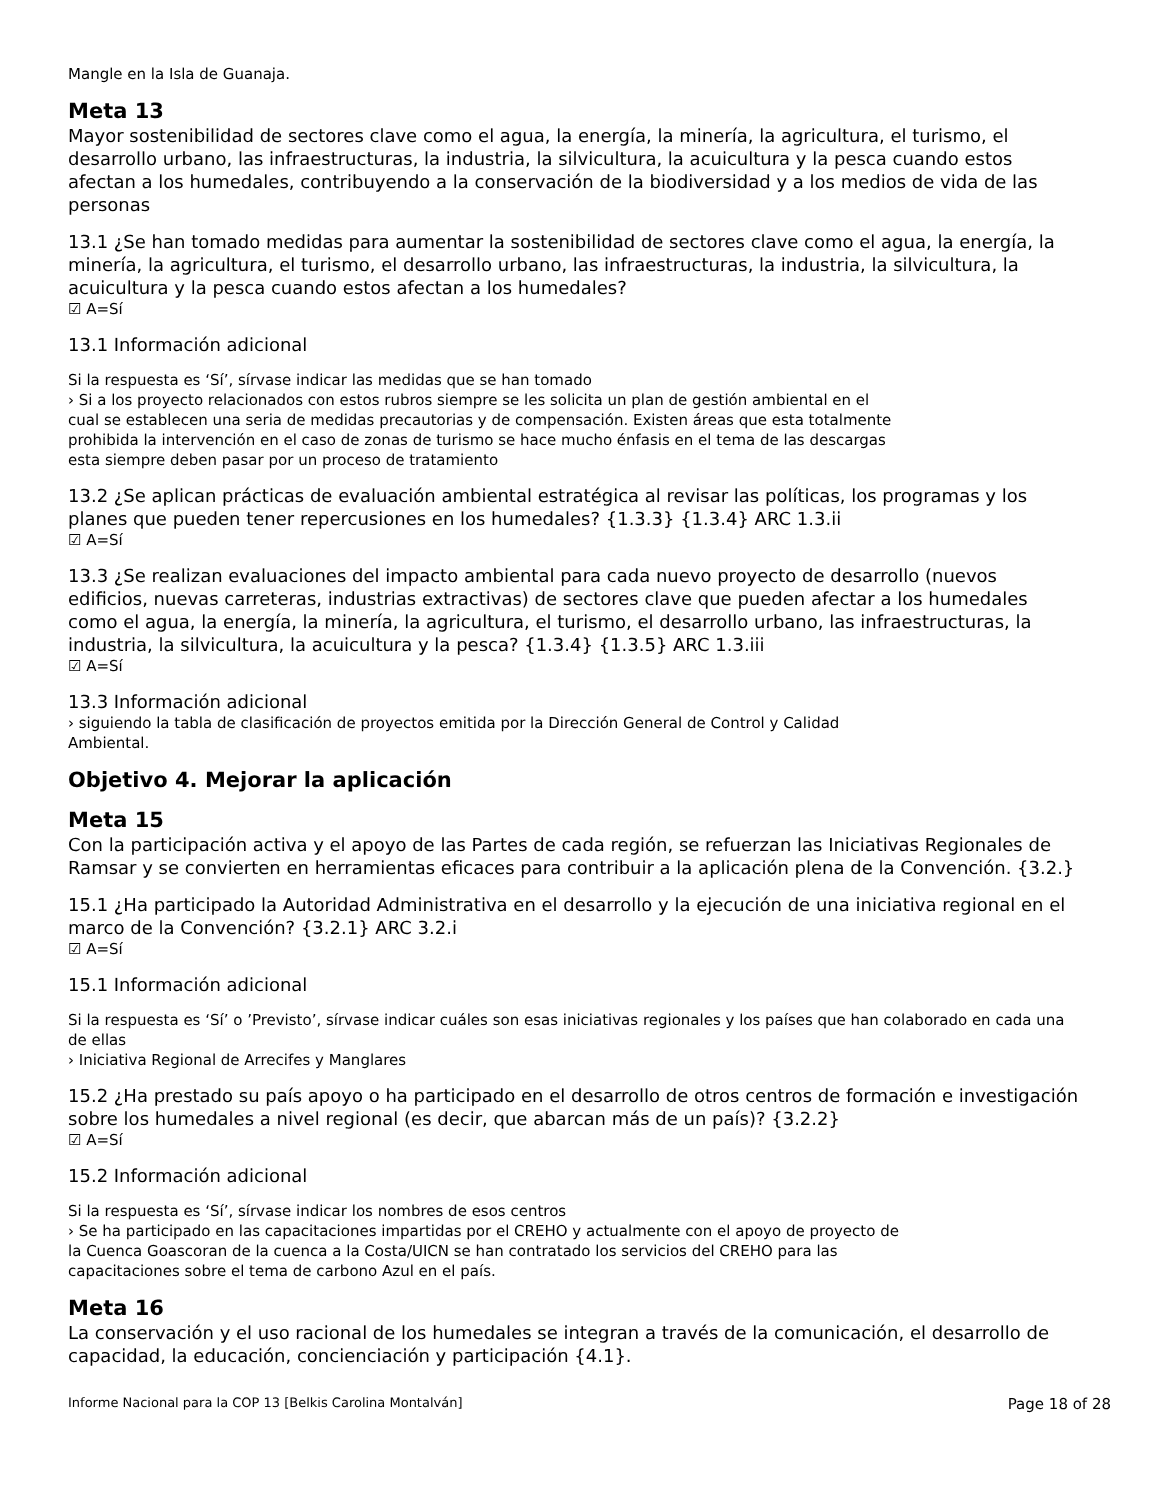Mangle en la Isla de Guanaja.
Meta 13
Mayor sostenibilidad de sectores clave como el agua, la energía, la minería, la agricultura, el turismo, el desarrollo urbano, las infraestructuras, la industria, la silvicultura, la acuicultura y la pesca cuando estos afectan a los humedales, contribuyendo a la conservación de la biodiversidad y a los medios de vida de las personas
13.1 ¿Se han tomado medidas para aumentar la sostenibilidad de sectores clave como el agua, la energía, la minería, la agricultura, el turismo, el desarrollo urbano, las infraestructuras, la industria, la silvicultura, la acuicultura y la pesca cuando estos afectan a los humedales?
☑ A=Sí
13.1 Información adicional
Si la respuesta es ‘Sí’, sírvase indicar las medidas que se han tomado
› Si a los proyecto relacionados con estos rubros siempre se les solicita un plan de gestión ambiental en el
cual se establecen una seria de medidas precautorias y de compensación. Existen áreas que esta totalmente
prohibida la intervención en el caso de zonas de turismo se hace mucho énfasis en el tema de las descargas
esta siempre deben pasar por un proceso de tratamiento
13.2 ¿Se aplican prácticas de evaluación ambiental estratégica al revisar las políticas, los programas y los planes que pueden tener repercusiones en los humedales? {1.3.3} {1.3.4} ARC 1.3.ii
☑ A=Sí
13.3 ¿Se realizan evaluaciones del impacto ambiental para cada nuevo proyecto de desarrollo (nuevos edificios, nuevas carreteras, industrias extractivas) de sectores clave que pueden afectar a los humedales como el agua, la energía, la minería, la agricultura, el turismo, el desarrollo urbano, las infraestructuras, la industria, la silvicultura, la acuicultura y la pesca? {1.3.4} {1.3.5} ARC 1.3.iii
☑ A=Sí
13.3 Información adicional
› siguiendo la tabla de clasificación de proyectos emitida por la Dirección General de Control y Calidad
Ambiental.
Objetivo 4. Mejorar la aplicación
Meta 15
Con la participación activa y el apoyo de las Partes de cada región, se refuerzan las Iniciativas Regionales de Ramsar y se convierten en herramientas eficaces para contribuir a la aplicación plena de la Convención. {3.2.}
15.1 ¿Ha participado la Autoridad Administrativa en el desarrollo y la ejecución de una iniciativa regional en el marco de la Convención? {3.2.1} ARC 3.2.i
☑ A=Sí
15.1 Información adicional
Si la respuesta es ‘Sí’ o ’Previsto’, sírvase indicar cuáles son esas iniciativas regionales y los países que han colaborado en cada una de ellas
› Iniciativa Regional de Arrecifes y Manglares
15.2 ¿Ha prestado su país apoyo o ha participado en el desarrollo de otros centros de formación e investigación sobre los humedales a nivel regional (es decir, que abarcan más de un país)? {3.2.2}
☑ A=Sí
15.2 Información adicional
Si la respuesta es ‘Sí’, sírvase indicar los nombres de esos centros
› Se ha participado en las capacitaciones impartidas por el CREHO y actualmente con el apoyo de proyecto de
la Cuenca Goascoran de la cuenca a la Costa/UICN se han contratado los servicios del CREHO para las
capacitaciones sobre el tema de carbono Azul en el país.
Meta 16
La conservación y el uso racional de los humedales se integran a través de la comunicación, el desarrollo de capacidad, la educación, concienciación y participación {4.1}.
Informe Nacional para la COP 13 [Belkis Carolina Montalván] Page 18 of 28